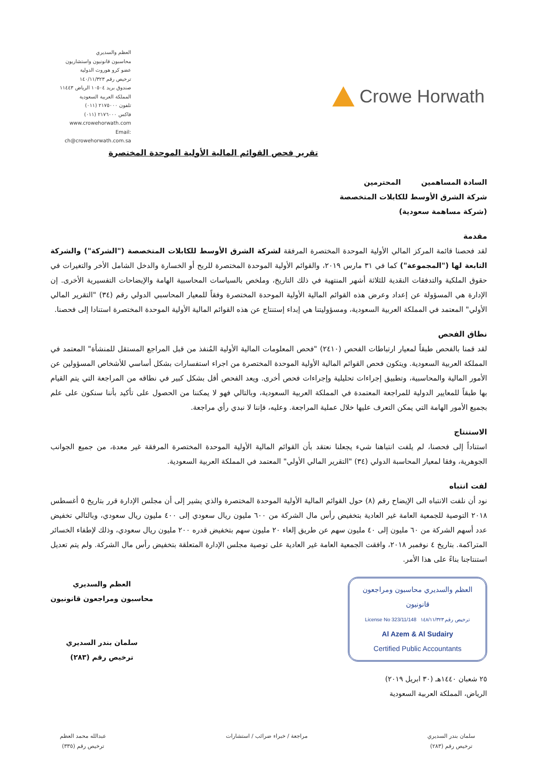العظم والسديري
محاسبون قانونيون واستشاريون
عضو كرو هوروث الدولية
ترخيص رقم ١٤٠/١١/٣٢٣
صندوق بريد ١٠٥٠٤ الرياض ١١٤٤٣
المملكة العربية السعودية
تلفون ٢١٧٥٠٠٠ (٠١١)
فاكس ٢١٧٦٠٠٠ (٠١١)
www.crowehorwath.com
Email: ch@crowehorwath.com.sa
Crowe Horwath
تقرير فحص القوائم المالية الأولية الموحدة المختصرة
السادة المساهمين المحترمين
شركة الشرق الأوسط للكابلات المتخصصة
(شركة مساهمة سعودية)
مقدمة
لقد فحصنا قائمة المركز المالي الأولية الموحدة المختصرة المرفقة لشركة الشرق الأوسط للكابلات المتخصصة ("الشركة") والشركة التابعة لها ("المجموعة") كما في ٣١ مارس ٢٠١٩، والقوائم الأولية الموحدة المختصرة للربح أو الخسارة والدخل الشامل الأخر والتغيرات في حقوق الملكية والتدفقات النقدية للثلاثة أشهر المنتهية في ذلك التاريخ، وملخص بالسياسات المحاسبية الهامة والإيضاحات التفسيرية الأخرى. إن الإدارة هي المسؤولة عن إعداد وعرض هذه القوائم المالية الأولية الموحدة المختصرة وفقاً للمعيار المحاسبي الدولي رقم (٣٤) "التقرير المالي الأولي" المعتمد في المملكة العربية السعودية، ومسؤوليتنا هي إبداء إستنتاج عن هذه القوائم المالية الأولية الموحدة المختصرة استنادا إلى فحصنا.
نطاق الفحص
لقد قمنا بالفحص طبقاً لمعيار ارتباطات الفحص (٢٤١٠) "فحص المعلومات المالية الأولية المُنفذ من قبل المراجع المستقل للمنشأة" المعتمد في المملكة العربية السعودية. ويتكون فحص القوائم المالية الأولية الموحدة المختصرة من اجراء استفسارات بشكل أساسي للأشخاص المسؤولين عن الأمور المالية والمحاسبية، وتطبيق إجراءات تحليلية وإجراءات فحص أخرى. ويعد الفحص أقل بشكل كبير في نطاقه من المراجعة التي يتم القيام بها طبقاً للمعايير الدولية للمراجعة المعتمدة في المملكة العربية السعودية، وبالتالي فهو لا يمكننا من الحصول على تأكيد بأننا سنكون على علم بجميع الأمور الهامة التي يمكن التعرف عليها خلال عملية المراجعة. وعليه، فإننا لا نبدي رأي مراجعة.
الاستنتاج
استناداً إلى فحصنا، لم يلفت انتباهنا شيء يجعلنا نعتقد بأن القوائم المالية الأولية الموحدة المختصرة المرفقة غير معدة، من جميع الجوانب الجوهرية، وفقا لمعيار المحاسبة الدولي (٣٤) "التقرير المالي الأولي" المعتمد في المملكة العربية السعودية.
لفت انتباه
نود أن نلفت الانتباه الى الإيضاح رقم (٨) حول القوائم المالية الأولية الموحدة المختصرة والذي يشير إلى أن مجلس الإدارة قرر بتاريخ ٥ أغسطس ٢٠١٨ التوصية للجمعية العامة غير العادية بتخفيض رأس مال الشركة من ٦٠٠ مليون ريال سعودي إلى ٤٠٠ مليون ريال سعودي، وبالتالي تخفيض عدد أسهم الشركة من ٦٠ مليون إلى ٤٠ مليون سهم عن طريق إلغاء ٢٠ مليون سهم بتخفيض قدره ٢٠٠ مليون ريال سعودي، وذلك لإطفاء الخسائر المتراكمة. بتاريخ ٤ نوفمبر ٢٠١٨، وافقت الجمعية العامة غير العادية على توصية مجلس الإدارة المتعلقة بتخفيض رأس مال الشركة. ولم يتم تعديل استنتاجنا بناءً على هذا الأمر.
العظم والسديري محاسبون ومراجعون قانونيون
License No 323/11/148 ترخيص رقم ١٤٨/١١/٣٢٣
Al Azem & Al Sudairy
Certified Public Accountants
٢٥ شعبان ١٤٤٠هـ (٣٠ ابريل ٢٠١٩)
الرياض، المملكة العربية السعودية
العظم والسديري
محاسبون ومراجعون قانونيون
سلمان بندر السديري
ترخيص رقم (٢٨٣)
سلمان بندر السديري
ترخيص رقم (٢٨٣)
مراجعة / خبراء ضرائب / استشارات
عبدالله محمد العظم
ترخيص رقم (٣٣٥)